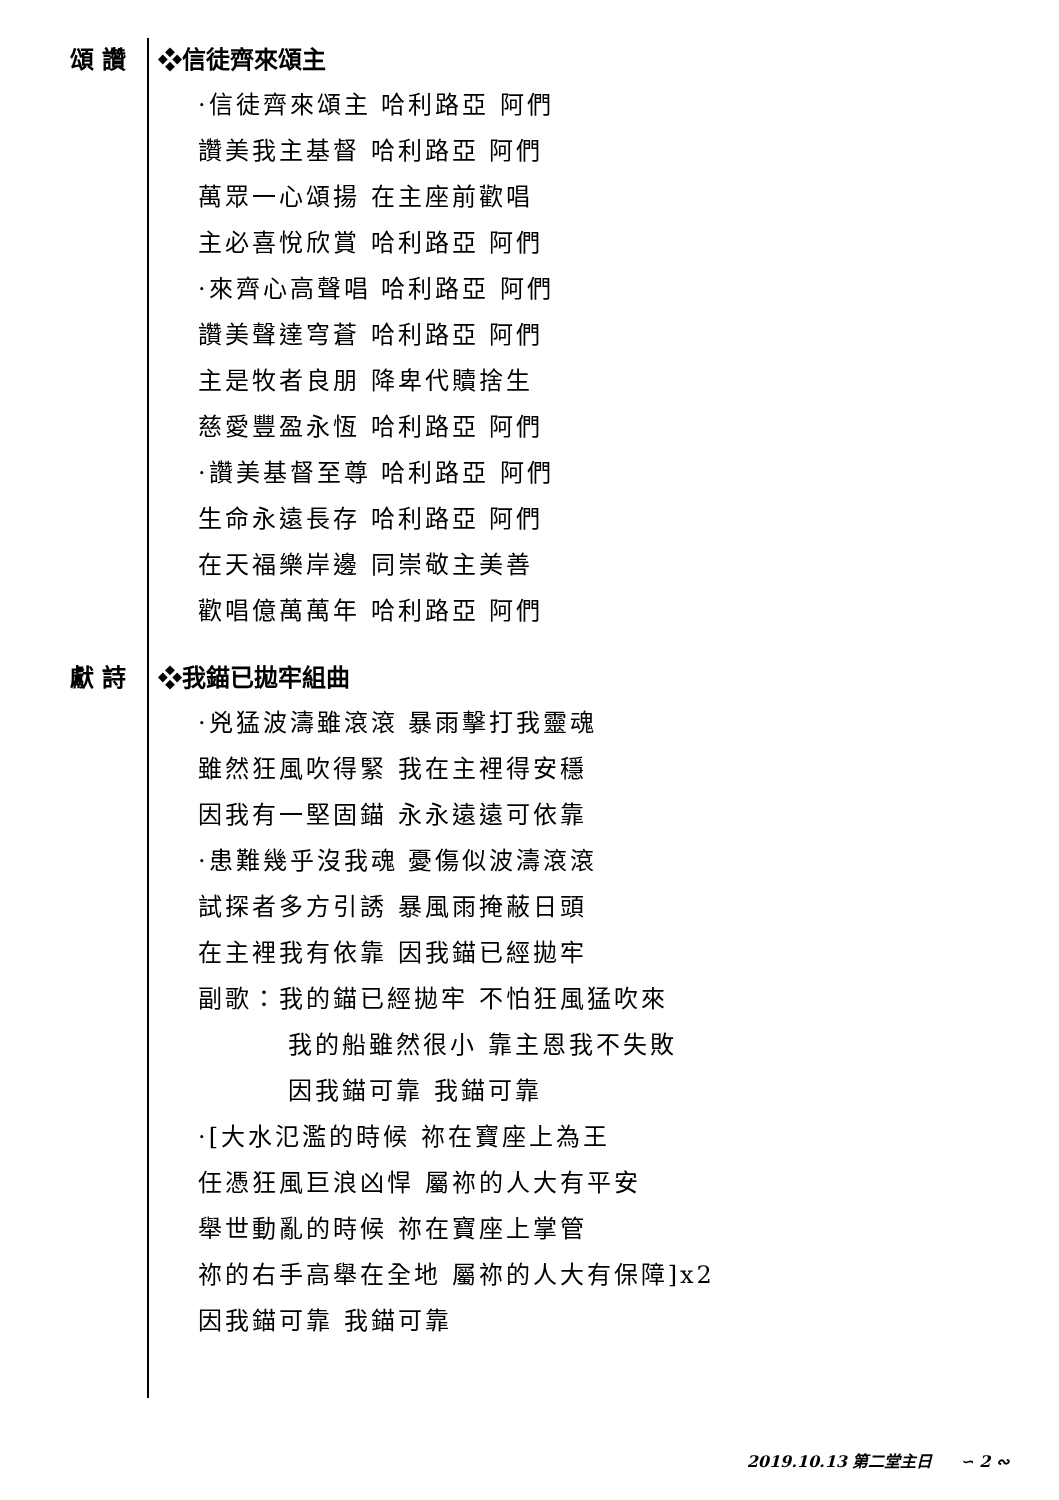頌 讚 ❖信徒齊來頌主
·信徒齊來頌主 哈利路亞 阿們
讚美我主基督 哈利路亞 阿們
萬眾一心頌揚 在主座前歡唱
主必喜悅欣賞 哈利路亞 阿們
·來齊心高聲唱 哈利路亞 阿們
讚美聲達穹蒼 哈利路亞 阿們
主是牧者良朋 降卑代贖捨生
慈愛豐盈永恆 哈利路亞 阿們
·讚美基督至尊 哈利路亞 阿們
生命永遠長存 哈利路亞 阿們
在天福樂岸邊 同崇敬主美善
歡唱億萬萬年 哈利路亞 阿們
獻 詩 ❖我錨已拋牢組曲
·兇猛波濤雖滾滾 暴雨擊打我靈魂
雖然狂風吹得緊 我在主裡得安穩
因我有一堅固錨 永永遠遠可依靠
·患難幾乎沒我魂 憂傷似波濤滾滾
試探者多方引誘 暴風雨掩蔽日頭
在主裡我有依靠 因我錨已經拋牢
副歌：我的錨已經拋牢 不怕狂風猛吹來
我的船雖然很小 靠主恩我不失敗
因我錨可靠 我錨可靠
·[大水氾濫的時候 祢在寶座上為王
任憑狂風巨浪凶悍 屬祢的人大有平安
舉世動亂的時候 祢在寶座上掌管
祢的右手高舉在全地 屬祢的人大有保障]x2
因我錨可靠 我錨可靠
2019.10.13 第二堂主日 ∽ 2 ∾